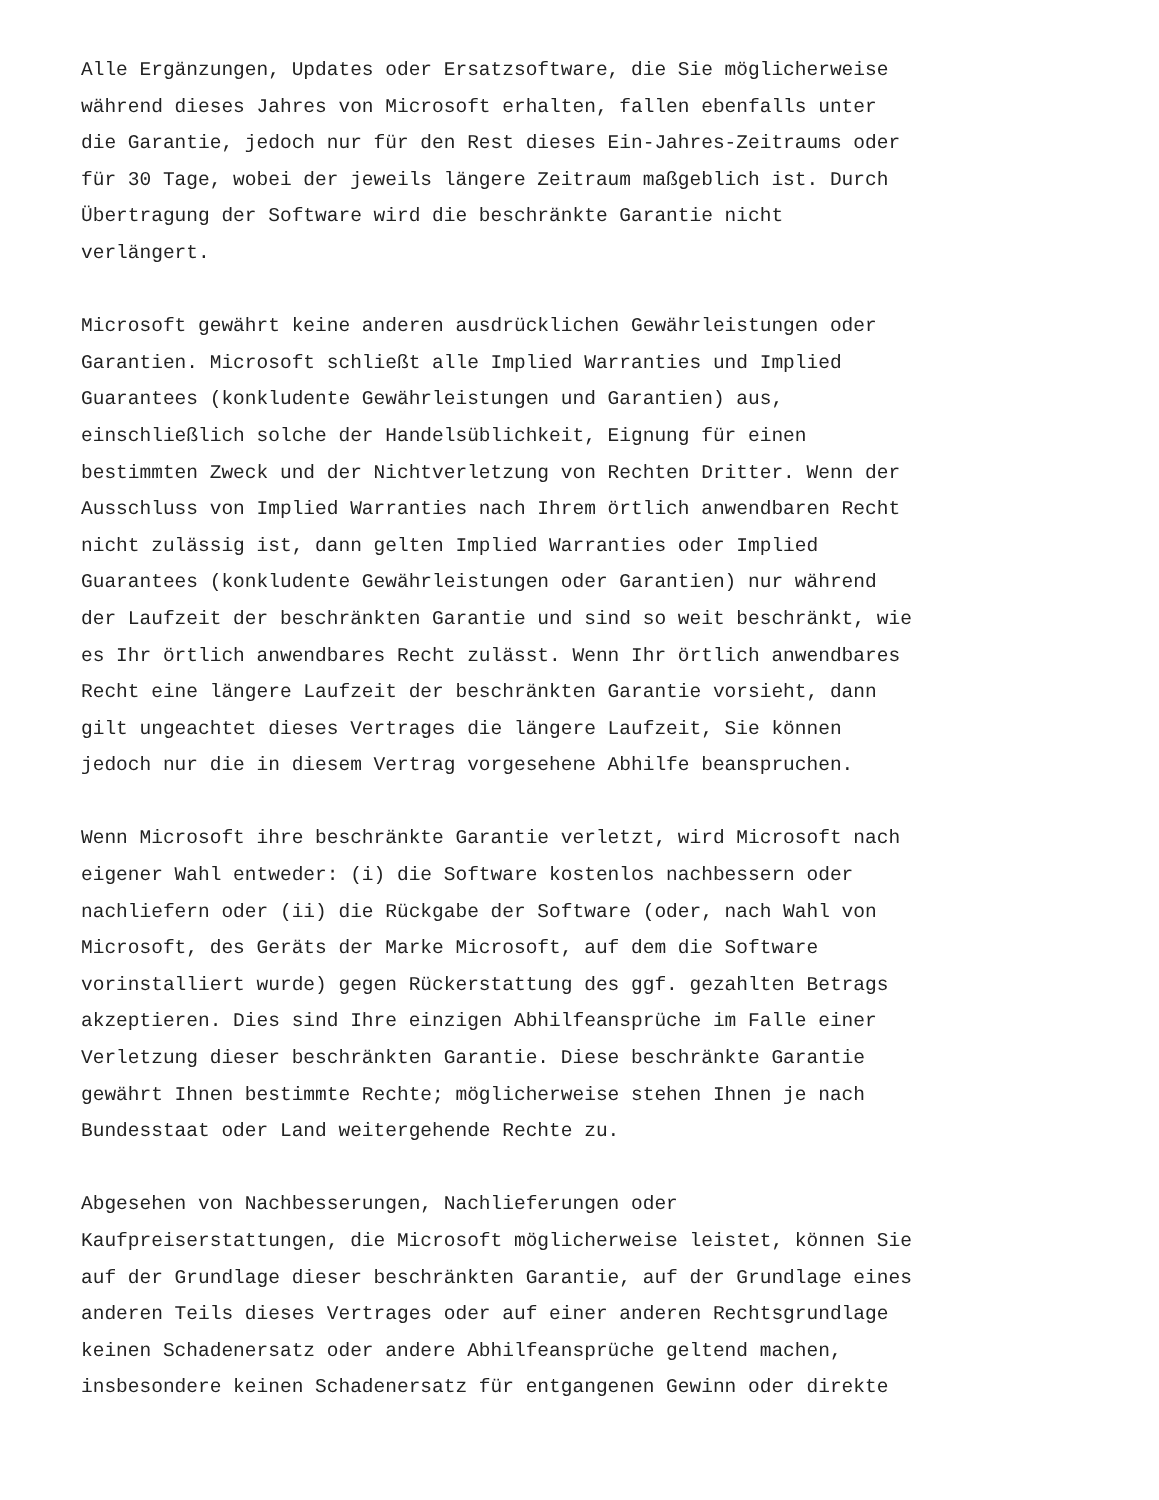Alle Ergänzungen, Updates oder Ersatzsoftware, die Sie möglicherweise während dieses Jahres von Microsoft erhalten, fallen ebenfalls unter die Garantie, jedoch nur für den Rest dieses Ein-Jahres-Zeitraums oder für 30 Tage, wobei der jeweils längere Zeitraum maßgeblich ist. Durch Übertragung der Software wird die beschränkte Garantie nicht verlängert.
Microsoft gewährt keine anderen ausdrücklichen Gewährleistungen oder Garantien. Microsoft schließt alle Implied Warranties und Implied Guarantees (konkludente Gewährleistungen und Garantien) aus, einschließlich solche der Handelsüblichkeit, Eignung für einen bestimmten Zweck und der Nichtverletzung von Rechten Dritter. Wenn der Ausschluss von Implied Warranties nach Ihrem örtlich anwendbaren Recht nicht zulässig ist, dann gelten Implied Warranties oder Implied Guarantees (konkludente Gewährleistungen oder Garantien) nur während der Laufzeit der beschränkten Garantie und sind so weit beschränkt, wie es Ihr örtlich anwendbares Recht zulässt. Wenn Ihr örtlich anwendbares Recht eine längere Laufzeit der beschränkten Garantie vorsieht, dann gilt ungeachtet dieses Vertrages die längere Laufzeit, Sie können jedoch nur die in diesem Vertrag vorgesehene Abhilfe beanspruchen.
Wenn Microsoft ihre beschränkte Garantie verletzt, wird Microsoft nach eigener Wahl entweder: (i) die Software kostenlos nachbessern oder nachliefern oder (ii) die Rückgabe der Software (oder, nach Wahl von Microsoft, des Geräts der Marke Microsoft, auf dem die Software vorinstalliert wurde) gegen Rückerstattung des ggf. gezahlten Betrags akzeptieren. Dies sind Ihre einzigen Abhilfeansprüche im Falle einer Verletzung dieser beschränkten Garantie. Diese beschränkte Garantie gewährt Ihnen bestimmte Rechte; möglicherweise stehen Ihnen je nach Bundesstaat oder Land weitergehende Rechte zu.
Abgesehen von Nachbesserungen, Nachlieferungen oder Kaufpreiserstattungen, die Microsoft möglicherweise leistet, können Sie auf der Grundlage dieser beschränkten Garantie, auf der Grundlage eines anderen Teils dieses Vertrages oder auf einer anderen Rechtsgrundlage keinen Schadenersatz oder andere Abhilfeansprüche geltend machen, insbesondere keinen Schadenersatz für entgangenen Gewinn oder direkte